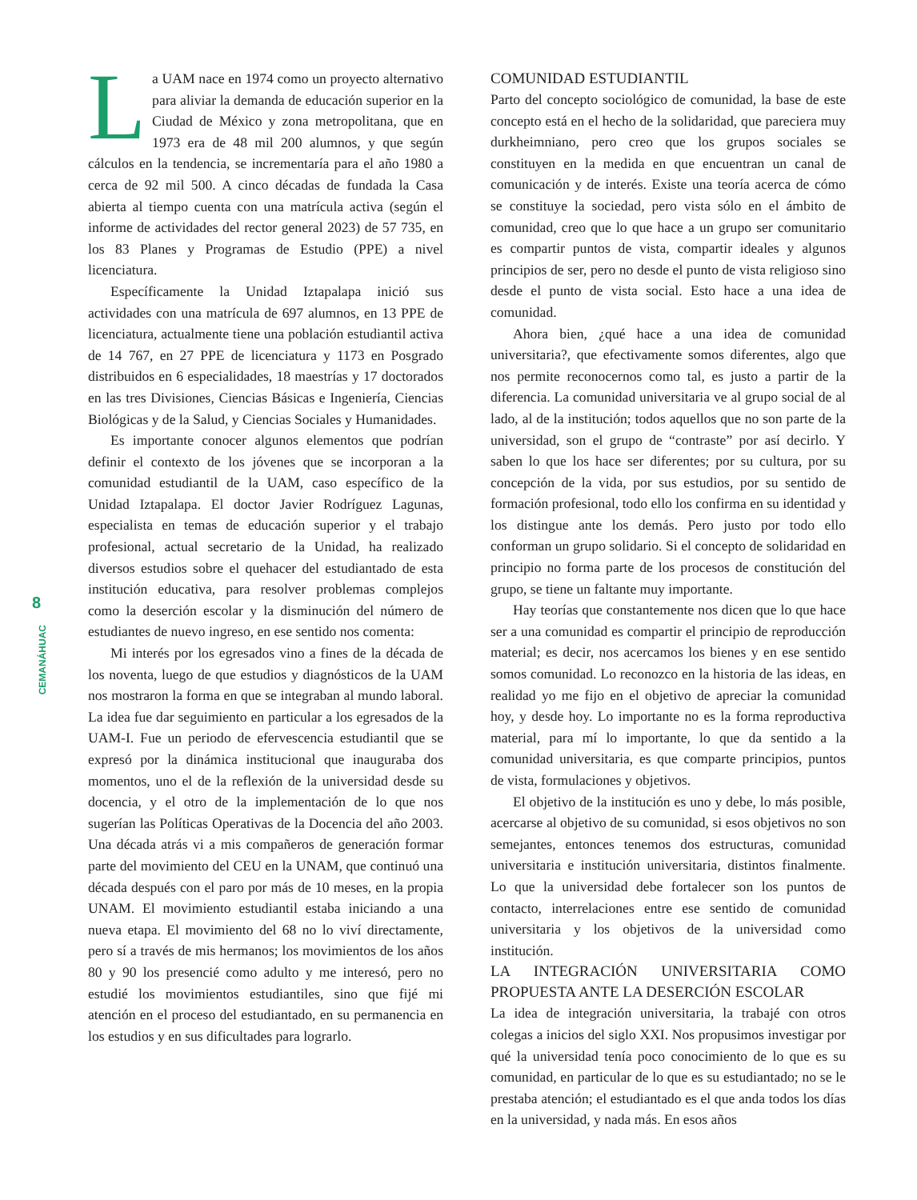8
CEMANÁHUAC
La UAM nace en 1974 como un proyecto alternativo para aliviar la demanda de educación superior en la Ciudad de México y zona metropolitana, que en 1973 era de 48 mil 200 alumnos, y que según cálculos en la tendencia, se incrementaría para el año 1980 a cerca de 92 mil 500. A cinco décadas de fundada la Casa abierta al tiempo cuenta con una matrícula activa (según el informe de actividades del rector general 2023) de 57 735, en los 83 Planes y Programas de Estudio (PPE) a nivel licenciatura.
Específicamente la Unidad Iztapalapa inició sus actividades con una matrícula de 697 alumnos, en 13 PPE de licenciatura, actualmente tiene una población estudiantil activa de 14 767, en 27 PPE de licenciatura y 1173 en Posgrado distribuidos en 6 especialidades, 18 maestrías y 17 doctorados en las tres Divisiones, Ciencias Básicas e Ingeniería, Ciencias Biológicas y de la Salud, y Ciencias Sociales y Humanidades.
Es importante conocer algunos elementos que podrían definir el contexto de los jóvenes que se incorporan a la comunidad estudiantil de la UAM, caso específico de la Unidad Iztapalapa. El doctor Javier Rodríguez Lagunas, especialista en temas de educación superior y el trabajo profesional, actual secretario de la Unidad, ha realizado diversos estudios sobre el quehacer del estudiantado de esta institución educativa, para resolver problemas complejos como la deserción escolar y la disminución del número de estudiantes de nuevo ingreso, en ese sentido nos comenta:
Mi interés por los egresados vino a fines de la década de los noventa, luego de que estudios y diagnósticos de la UAM nos mostraron la forma en que se integraban al mundo laboral. La idea fue dar seguimiento en particular a los egresados de la UAM-I. Fue un periodo de efervescencia estudiantil que se expresó por la dinámica institucional que inauguraba dos momentos, uno el de la reflexión de la universidad desde su docencia, y el otro de la implementación de lo que nos sugerían las Políticas Operativas de la Docencia del año 2003. Una década atrás vi a mis compañeros de generación formar parte del movimiento del CEU en la UNAM, que continuó una década después con el paro por más de 10 meses, en la propia UNAM. El movimiento estudiantil estaba iniciando a una nueva etapa. El movimiento del 68 no lo viví directamente, pero sí a través de mis hermanos; los movimientos de los años 80 y 90 los presencié como adulto y me interesó, pero no estudié los movimientos estudiantiles, sino que fijé mi atención en el proceso del estudiantado, en su permanencia en los estudios y en sus dificultades para lograrlo.
COMUNIDAD ESTUDIANTIL
Parto del concepto sociológico de comunidad, la base de este concepto está en el hecho de la solidaridad, que pareciera muy durkheimniano, pero creo que los grupos sociales se constituyen en la medida en que encuentran un canal de comunicación y de interés. Existe una teoría acerca de cómo se constituye la sociedad, pero vista sólo en el ámbito de comunidad, creo que lo que hace a un grupo ser comunitario es compartir puntos de vista, compartir ideales y algunos principios de ser, pero no desde el punto de vista religioso sino desde el punto de vista social. Esto hace a una idea de comunidad.
Ahora bien, ¿qué hace a una idea de comunidad universitaria?, que efectivamente somos diferentes, algo que nos permite reconocernos como tal, es justo a partir de la diferencia. La comunidad universitaria ve al grupo social de al lado, al de la institución; todos aquellos que no son parte de la universidad, son el grupo de “contraste” por así decirlo. Y saben lo que los hace ser diferentes; por su cultura, por su concepción de la vida, por sus estudios, por su sentido de formación profesional, todo ello los confirma en su identidad y los distingue ante los demás. Pero justo por todo ello conforman un grupo solidario. Si el concepto de solidaridad en principio no forma parte de los procesos de constitución del grupo, se tiene un faltante muy importante.
Hay teorías que constantemente nos dicen que lo que hace ser a una comunidad es compartir el principio de reproducción material; es decir, nos acercamos los bienes y en ese sentido somos comunidad. Lo reconozco en la historia de las ideas, en realidad yo me fijo en el objetivo de apreciar la comunidad hoy, y desde hoy. Lo importante no es la forma reproductiva material, para mí lo importante, lo que da sentido a la comunidad universitaria, es que comparte principios, puntos de vista, formulaciones y objetivos.
El objetivo de la institución es uno y debe, lo más posible, acercarse al objetivo de su comunidad, si esos objetivos no son semejantes, entonces tenemos dos estructuras, comunidad universitaria e institución universitaria, distintos finalmente. Lo que la universidad debe fortalecer son los puntos de contacto, interrelaciones entre ese sentido de comunidad universitaria y los objetivos de la universidad como institución.
LA INTEGRACIÓN UNIVERSITARIA COMO PROPUESTA ANTE LA DESERCIÓN ESCOLAR
La idea de integración universitaria, la trabajé con otros colegas a inicios del siglo XXI. Nos propusimos investigar por qué la universidad tenía poco conocimiento de lo que es su comunidad, en particular de lo que es su estudiantado; no se le prestaba atención; el estudiantado es el que anda todos los días en la universidad, y nada más. En esos años